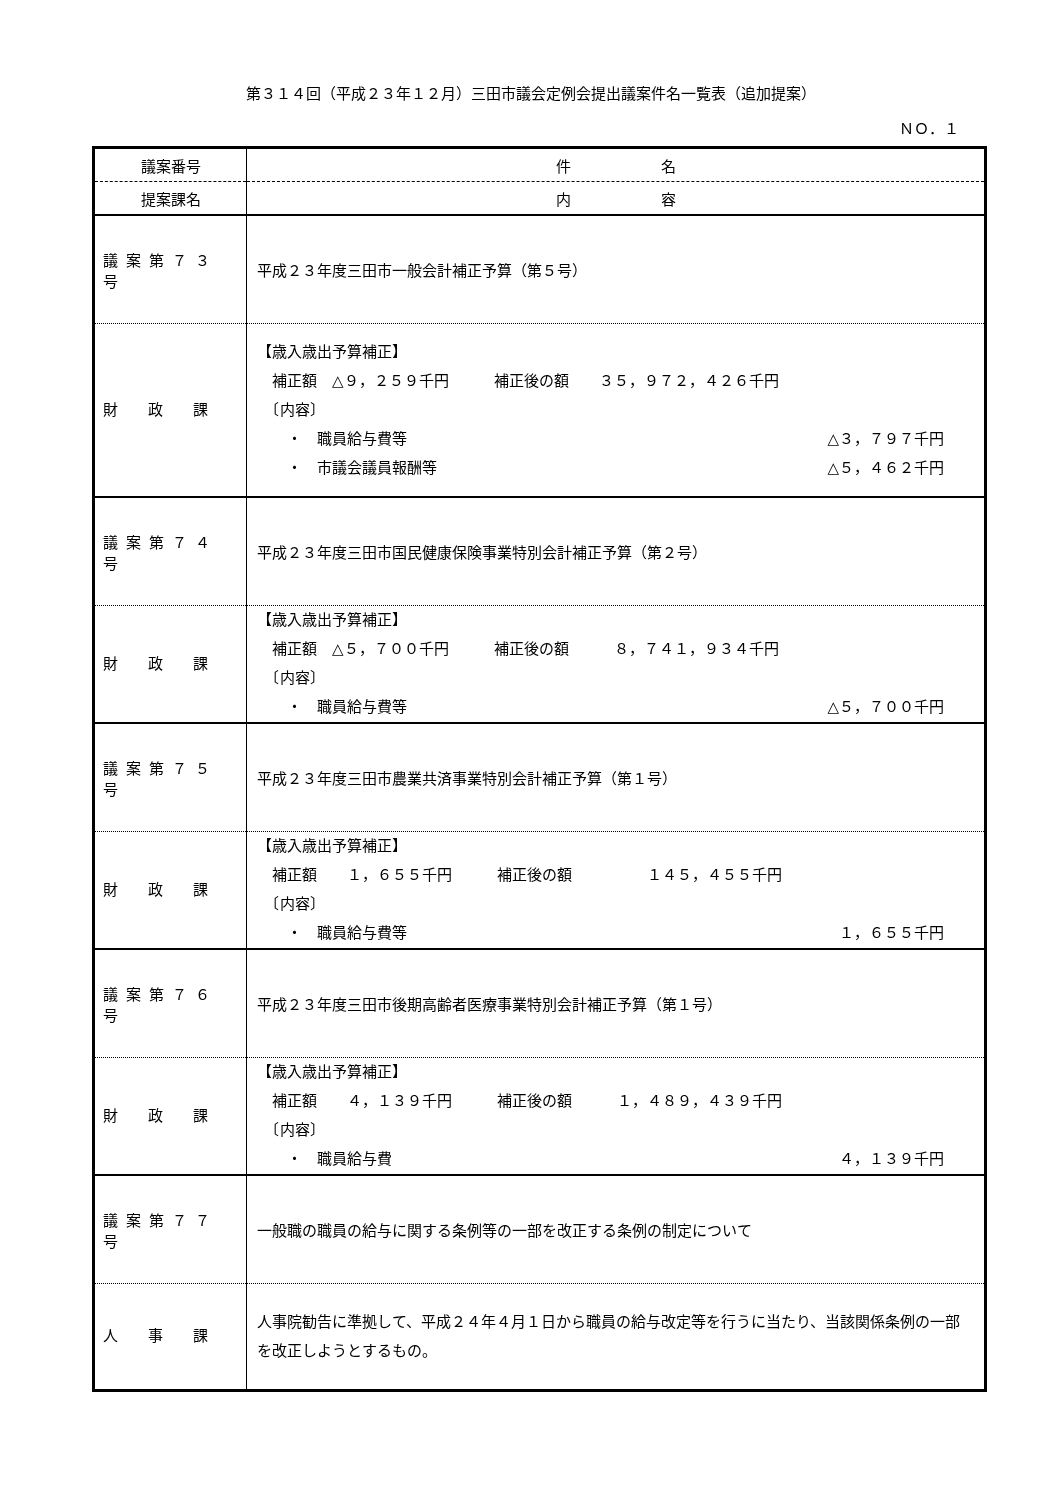第３１４回（平成２３年１２月）三田市議会定例会提出議案件名一覧表（追加提案）
ＮＯ．１
| 議案番号 | 件 名 |
| 提案課名 | 内 容 |
| 議案第７３号 | 平成２３年度三田市一般会計補正予算（第５号） |
| 財 政 課 | 【歳入歳出予算補正】 補正額 △９，２５９千円 補正後の額 ３５，９７２，４２６千円 〔内容〕 ・ 職員給与費等 △３，７９７千円 ・ 市議会議員報酬等 △５，４６２千円 |
| 議案第７４号 | 平成２３年度三田市国民健康保険事業特別会計補正予算（第２号） |
| 財 政 課 | 【歳入歳出予算補正】 補正額 △５，７００千円 補正後の額 ８，７４１，９３４千円 〔内容〕 ・ 職員給与費等 △５，７００千円 |
| 議案第７５号 | 平成２３年度三田市農業共済事業特別会計補正予算（第１号） |
| 財 政 課 | 【歳入歳出予算補正】 補正額 １，６５５千円 補正後の額 １４５，４５５千円 〔内容〕 ・ 職員給与費等 １，６５５千円 |
| 議案第７６号 | 平成２３年度三田市後期高齢者医療事業特別会計補正予算（第１号） |
| 財 政 課 | 【歳入歳出予算補正】 補正額 ４，１３９千円 補正後の額 １，４８９，４３９千円 〔内容〕 ・ 職員給与費 ４，１３９千円 |
| 議案第７７号 | 一般職の職員の給与に関する条例等の一部を改正する条例の制定について |
| 人 事 課 | 人事院勧告に準拠して、平成２４年４月１日から職員の給与改定等を行うに当たり、当該関係条例の一部を改正しようとするもの。 |